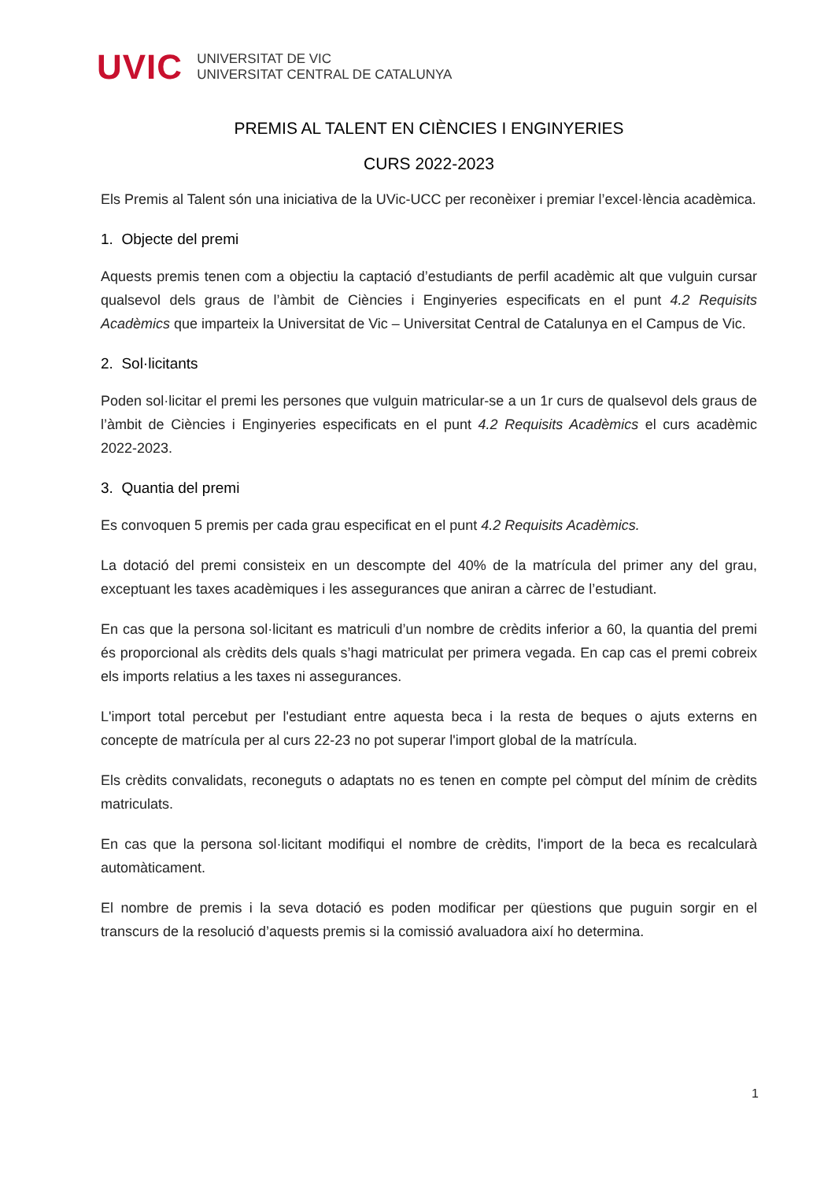UVIC
UNIVERSITAT DE VIC
UNIVERSITAT CENTRAL DE CATALUNYA
PREMIS AL TALENT EN CIÈNCIES I ENGINYERIES
CURS 2022-2023
Els Premis al Talent són una iniciativa de la UVic-UCC per reconèixer i premiar l’excel·lència acadèmica.
1. Objecte del premi
Aquests premis tenen com a objectiu la captació d’estudiants de perfil acadèmic alt que vulguin cursar qualsevol dels graus de l’àmbit de Ciències i Enginyeries especificats en el punt 4.2 Requisits Acadèmics que imparteix la Universitat de Vic – Universitat Central de Catalunya en el Campus de Vic.
2. Sol·licitants
Poden sol·licitar el premi les persones que vulguin matricular-se a un 1r curs de qualsevol dels graus de l’àmbit de Ciències i Enginyeries especificats en el punt 4.2 Requisits Acadèmics el curs acadèmic 2022-2023.
3. Quantia del premi
Es convoquen 5 premis per cada grau especificat en el punt 4.2 Requisits Acadèmics.
La dotació del premi consisteix en un descompte del 40% de la matrícula del primer any del grau, exceptuant les taxes acadèmiques i les assegurances que aniran a càrrec de l’estudiant.
En cas que la persona sol·licitant es matriculi d’un nombre de crèdits inferior a 60, la quantia del premi és proporcional als crèdits dels quals s’hagi matriculat per primera vegada. En cap cas el premi cobreix els imports relatius a les taxes ni assegurances.
L'import total percebut per l'estudiant entre aquesta beca i la resta de beques o ajuts externs en concepte de matrícula per al curs 22-23 no pot superar l'import global de la matrícula.
Els crèdits convalidats, reconeguts o adaptats no es tenen en compte pel còmput del mínim de crèdits matriculats.
En cas que la persona sol·licitant modifiqui el nombre de crèdits, l'import de la beca es recalcularà automàticament.
El nombre de premis i la seva dotació es poden modificar per qüestions que puguin sorgir en el transcurs de la resolució d’aquests premis si la comissió avaluadora així ho determina.
1